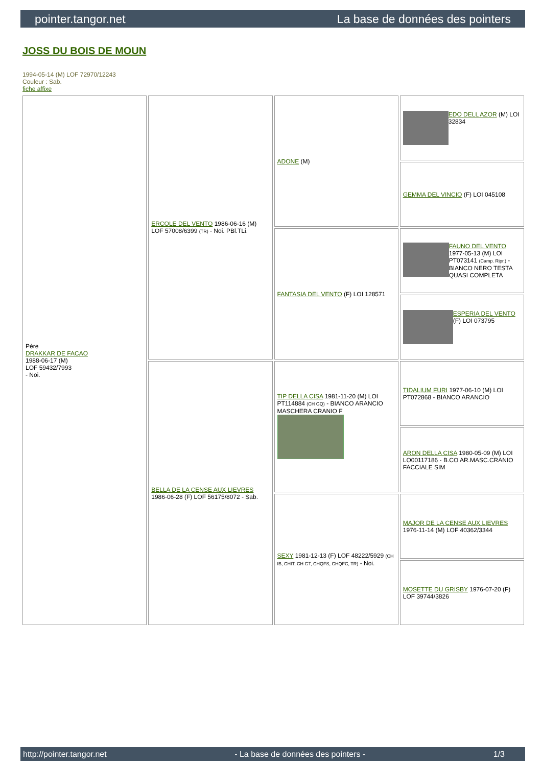pointer.tangor.net La base de données des pointers
JOSS DU BOIS DE MOUN
1994-05-14 (M) LOF 72970/12243
Couleur : Sab.
fiche affixe
| Père DRAKKAR DE FACAO 1988-06-17 (M) LOF 59432/7993 - Noi. | ERCOLE DEL VENTO 1986-06-16 (M) LOF 57008/6399 (TR) - Noi. PBl.TLi. | ADONE (M) | EDO DELL AZOR (M) LOI 32834 |
| | | | GEMMA DEL VINCIO (F) LOI 045108 |
| | | FANTASIA DEL VENTO (F) LOI 128571 | FAUNO DEL VENTO 1977-05-13 (M) LOI PT073141 (Camp. Ripr.) - BIANCO NERO TESTA QUASI COMPLETA |
| | | | ESPERIA DEL VENTO (F) LOI 073795 |
| | BELLA DE LA CENSE AUX LIEVRES 1986-06-28 (F) LOF 56175/8072 - Sab. | TIP DELLA CISA 1981-11-20 (M) LOI PT114884 (CH GQ) - BIANCO ARANCIO MASCHERA CRANIO F | TIDALIUM FURI 1977-06-10 (M) LOI PT072868 - BIANCO ARANCIO |
| | | | ARON DELLA CISA 1980-05-09 (M) LOI LO00117186 - B.CO AR.MASC.CRANIO FACCIALE SIM |
| | | SEXY 1981-12-13 (F) LOF 48222/5929 (CH IB, CHIT, CH GT, CHQFS, CHQFC, TR) - Noi. | MAJOR DE LA CENSE AUX LIEVRES 1976-11-14 (M) LOF 40362/3344 |
| | | | MOSETTE DU GRISBY 1976-07-20 (F) LOF 39744/3826 |
http://pointer.tangor.net - La base de données des pointers - 1/3